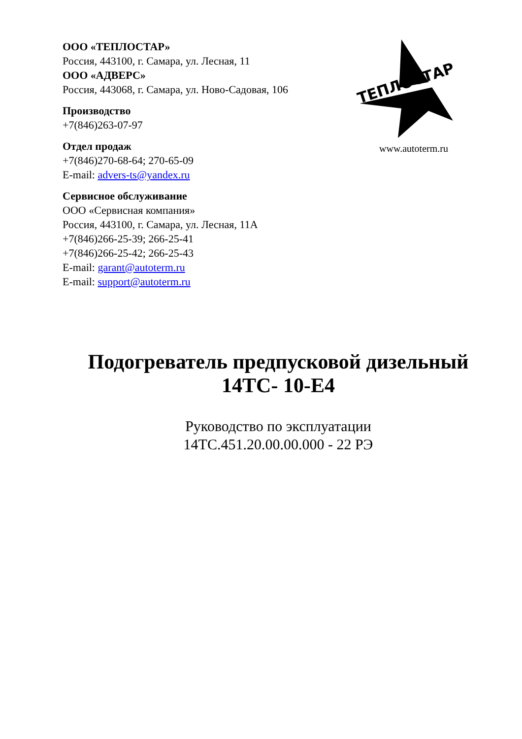ООО «ТЕПЛОСТАР»
Россия, 443100, г. Самара, ул. Лесная, 11
ООО «АДВЕРС»
Россия, 443068, г. Самара, ул. Ново-Садовая, 106
Производство
+7(846)263-07-97
Отдел продаж
+7(846)270-68-64; 270-65-09
E-mail: advers-ts@yandex.ru
Сервисное обслуживание
ООО «Сервисная компания»
Россия, 443100, г. Самара, ул. Лесная, 11А
+7(846)266-25-39; 266-25-41
+7(846)266-25-42; 266-25-43
E-mail: garant@autoterm.ru
E-mail: support@autoterm.ru
ТЕПЛОСТАР
www.autoterm.ru
Подогреватель предпусковой дизельный
14ТС- 10-Е4
Руководство по эксплуатации
14ТС.451.20.00.00.000 - 22 РЭ